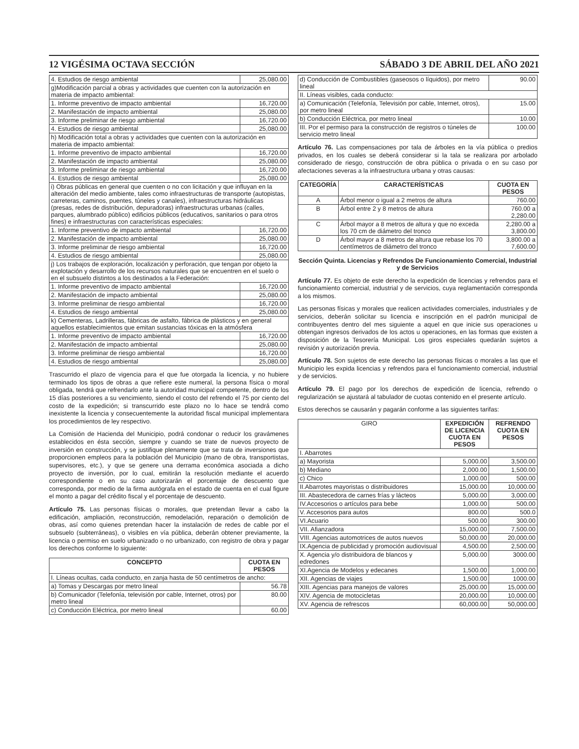12 VIGÉSIMA OCTAVA SECCIÓN SÁBADO 3 DE ABRIL DEL AÑO 2021
| 4. Estudios de riesgo ambiental | 25,080.00 |
| g)Modificación parcial a obras y actividades que cuenten con la autorización en materia de impacto ambiental: | |
| 1. Informe preventivo de impacto ambiental | 16,720.00 |
| 2. Manifestación de impacto ambiental | 25,080.00 |
| 3. Informe preliminar de riesgo ambiental | 16,720.00 |
| 4. Estudios de riesgo ambiental | 25,080.00 |
| h) Modificación total a obras y actividades que cuenten con la autorización en materia de impacto ambiental: | |
| 1. Informe preventivo de impacto ambiental | 16,720.00 |
| 2. Manifestación de impacto ambiental | 25,080.00 |
| 3. Informe preliminar de riesgo ambiental | 16,720.00 |
| 4. Estudios de riesgo ambiental | 25,080.00 |
| i) Obras públicas en general que cuenten o no con licitación y que influyan en la alteración del medio ambiente, tales como infraestructuras de transporte (autopistas, carreteras, caminos, puentes, túneles y canales), infraestructuras hidráulicas (presas, redes de distribución, depuradoras) infraestructuras urbanas (calles, parques, alumbrado público) edificios públicos (educativos, sanitarios o para otros fines) e infraestructuras con características especiales: | |
| 1. Informe preventivo de impacto ambiental | 16,720.00 |
| 2. Manifestación de impacto ambiental | 25,080.00 |
| 3. Informe preliminar de riesgo ambiental | 16,720.00 |
| 4. Estudios de riesgo ambiental | 25,080.00 |
| j) Los trabajos de exploración, localización y perforación, que tengan por objeto la explotación y desarrollo de los recursos naturales que se encuentren en el suelo o en el subsuelo distintos a los destinados a la Federación: | |
| 1. Informe preventivo de impacto ambiental | 16,720.00 |
| 2. Manifestación de impacto ambiental | 25,080.00 |
| 3. Informe preliminar de riesgo ambiental | 16,720.00 |
| 4. Estudios de riesgo ambiental | 25,080.00 |
| k) Cementeras, Ladrilleras, fábricas de asfalto, fábrica de plásticos y en general aquellos establecimientos que emitan sustancias tóxicas en la atmósfera | |
| 1. Informe preventivo de impacto ambiental | 16,720.00 |
| 2. Manifestación de impacto ambiental | 25,080.00 |
| 3. Informe preliminar de riesgo ambiental | 16,720.00 |
| 4. Estudios de riesgo ambiental | 25,080.00 |
Trascurrido el plazo de vigencia para el que fue otorgada la licencia, y no hubiere terminado los tipos de obras a que refiere este numeral, la persona física o moral obligada, tendrá que refrendarlo ante la autoridad municipal competente, dentro de los 15 días posteriores a su vencimiento, siendo el costo del refrendo el 75 por ciento del costo de la expedición; si transcurrido este plazo no lo hace se tendrá como inexistente la licencia y consecuentemente la autoridad fiscal municipal implementara los procedimientos de ley respectivo.
La Comisión de Hacienda del Municipio, podrá condonar o reducir los gravámenes establecidos en ésta sección, siempre y cuando se trate de nuevos proyecto de inversión en construcción, y se justifique plenamente que se trata de inversiones que proporcionen empleos para la población del Municipio (mano de obra, transportistas, supervisores, etc.), y que se genere una derrama económica asociada a dicho proyecto de inversión, por lo cual, emitirán la resolución mediante el acuerdo correspondiente o en su caso autorizarán el porcentaje de descuento que corresponda, por medio de la firma autógrafa en el estado de cuenta en el cual figure el monto a pagar del crédito fiscal y el porcentaje de descuento.
Artículo 75. Las personas físicas o morales, que pretendan llevar a cabo la edificación, ampliación, reconstrucción, remodelación, reparación o demolición de obras, así como quienes pretendan hacer la instalación de redes de cable por el subsuelo (subterráneas), o visibles en vía pública, deberán obtener previamente, la licencia o permiso en suelo urbanizado o no urbanizado, con registro de obra y pagar los derechos conforme lo siguiente:
| CONCEPTO | CUOTA EN PESOS |
| --- | --- |
| I. Líneas ocultas, cada conducto, en zanja hasta de 50 centímetros de ancho: | |
| a) Tomas y Descargas por metro lineal | 56.78 |
| b) Comunicador (Telefonía, televisión por cable, Internet, otros) por metro lineal | 80.00 |
| c) Conducción Eléctrica, por metro lineal | 60.00 |
| d) Conducción de Combustibles (gaseosos o líquidos), por metro lineal | 90.00 |
| II. Líneas visibles, cada conducto: | |
| a) Comunicación (Telefonía, Televisión por cable, Internet, otros), por metro lineal | 15.00 |
| b) Conducción Eléctrica, por metro lineal | 10.00 |
| III. Por el permiso para la construcción de registros o túneles de servicio metro lineal | 100.00 |
Artículo 76. Las compensaciones por tala de árboles en la vía pública o predios privados, en los cuales se deberá considerar si la tala se realizara por arbolado considerado de riesgo, construcción de obra pública o privada o en su caso por afectaciones severas a la infraestructura urbana y otras causas:
| CATEGORÍA | CARACTERÍSTICAS | CUOTA EN PESOS |
| --- | --- | --- |
| A | Árbol menor o igual a 2 metros de altura | 760.00 |
| B | Árbol entre 2 y 8 metros de altura | 760.00 a 2,280.00 |
| C | Árbol mayor a 8 metros de altura y que no exceda los 70 cm de diámetro del tronco | 2,280.00 a 3,800.00 |
| D | Árbol mayor a 8 metros de altura que rebase los 70 centímetros de diámetro del tronco | 3,800.00 a 7,600.00 |
Sección Quinta. Licencias y Refrendos De Funcionamiento Comercial, Industrial y de Servicios
Artículo 77. Es objeto de este derecho la expedición de licencias y refrendos para el funcionamiento comercial, industrial y de servicios, cuya reglamentación corresponda a los mismos.
Las personas físicas y morales que realicen actividades comerciales, industriales y de servicios, deberán solicitar su licencia e inscripción en el padrón municipal de contribuyentes dentro del mes siguiente a aquel en que inicie sus operaciones u obtengan ingresos derivados de los actos u operaciones, en las formas que existen a disposición de la Tesorería Municipal. Los giros especiales quedarán sujetos a revisión y autorización previa.
Artículo 78. Son sujetos de este derecho las personas físicas o morales a las que el Municipio les expida licencias y refrendos para el funcionamiento comercial, industrial y de servicios.
Artículo 79. El pago por los derechos de expedición de licencia, refrendo o regularización se ajustará al tabulador de cuotas contenido en el presente artículo.
Estos derechos se causarán y pagarán conforme a las siguientes tarifas:
| GIRO | EXPEDICIÓN DE LICENCIA CUOTA EN PESOS | REFRENDO CUOTA EN PESOS |
| --- | --- | --- |
| I. Abarrotes | | |
| a) Mayorista | 5,000.00 | 3,500.00 |
| b) Mediano | 2,000.00 | 1,500.00 |
| c) Chico | 1,000.00 | 500.00 |
| II.Abarrotes mayoristas o distribuidores | 15,000.00 | 10,000.00 |
| III. Abastecedora de carnes frías y lácteos | 5,000.00 | 3,000.00 |
| IV.Accesorios o artículos para bebe | 1,000.00 | 500.00 |
| V. Accesorios para autos | 800.00 | 500.0 |
| VI.Acuario | 500.00 | 300.00 |
| VII. Afianzadora | 15,000.00 | 7,500.00 |
| VIII. Agencias automotrices de autos nuevos | 50,000.00 | 20,000.00 |
| IX.Agencia de publicidad y promoción audiovisual | 4,500.00 | 2,500.00 |
| X. Agencia y/o distribuidora de blancos y edredones | 5,000.00 | 3000.00 |
| XI.Agencia de Modelos y edecanes | 1,500.00 | 1,000.00 |
| XII. Agencias de viajes | 1,500.00 | 1000.00 |
| XIII. Agencias para manejos de valores | 25,000.00 | 15,000.00 |
| XIV. Agencia de motocicletas | 20,000.00 | 10,000.00 |
| XV. Agencia de refrescos | 60,000.00 | 50,000.00 |